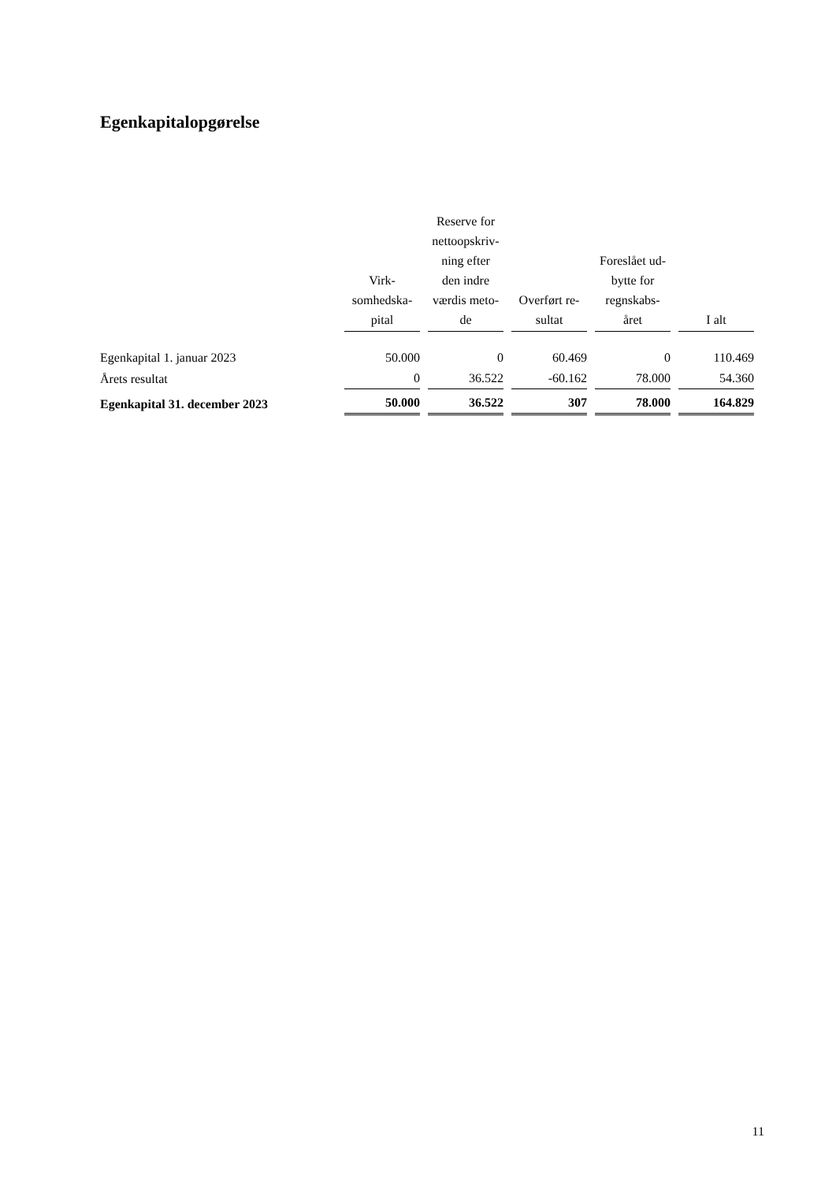Egenkapitalopgørelse
| | Virk- somhedska- pital | Reserve for nettoopskriv- ning efter den indre værdis meto- de | Overført re- sultat | Foreslået ud- bytte for regnskabs- året | I alt |
| --- | --- | --- | --- | --- | --- |
| Egenkapital 1. januar 2023 | 50.000 | 0 | 60.469 | 0 | 110.469 |
| Årets resultat | 0 | 36.522 | -60.162 | 78.000 | 54.360 |
| Egenkapital 31. december 2023 | 50.000 | 36.522 | 307 | 78.000 | 164.829 |
11